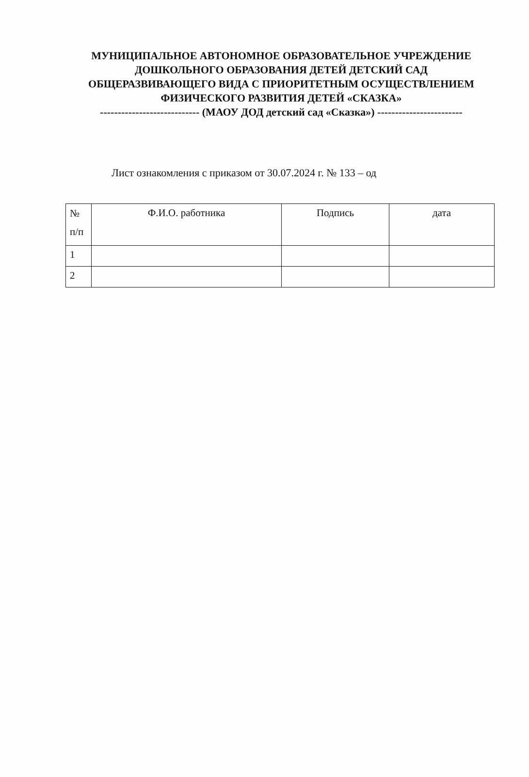МУНИЦИПАЛЬНОЕ АВТОНОМНОЕ ОБРАЗОВАТЕЛЬНОЕ УЧРЕЖДЕНИЕ ДОШКОЛЬНОГО ОБРАЗОВАНИЯ ДЕТЕЙ ДЕТСКИЙ САД ОБЩЕРАЗВИВАЮЩЕГО ВИДА С ПРИОРИТЕТНЫМ ОСУЩЕСТВЛЕНИЕМ ФИЗИЧЕСКОГО РАЗВИТИЯ ДЕТЕЙ «СКАЗКА»
---------------------------- (МАОУ ДОД детский сад «Сказка») ------------------------
Лист ознакомления с приказом от 30.07.2024 г. № 133 – од
| № п/п | Ф.И.О. работника | Подпись | дата |
| --- | --- | --- | --- |
| 1 | | | |
| 2 | | | |